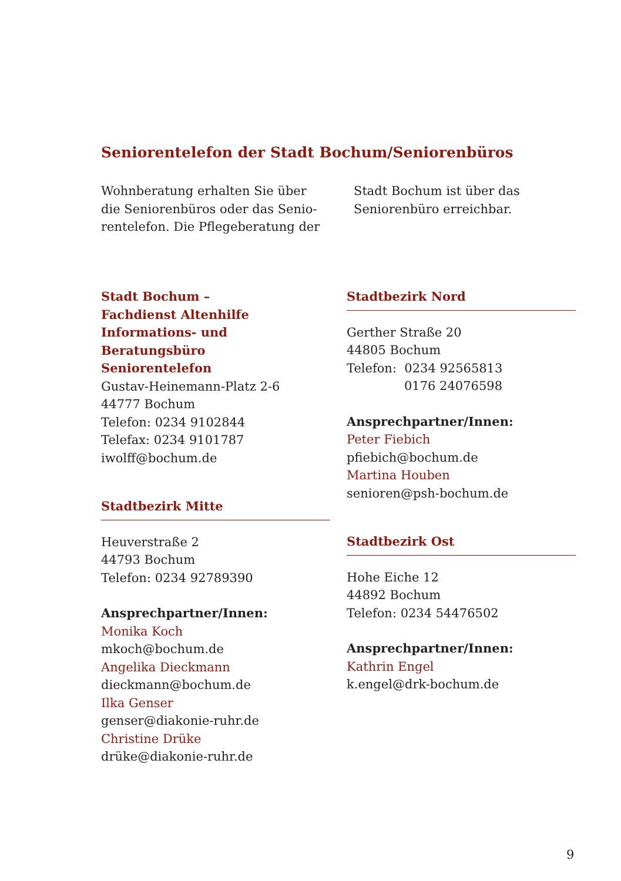Seniorentelefon der Stadt Bochum/Seniorenbüros
Wohnberatung erhalten Sie über die Seniorenbüros oder das Senio­rentelefon. Die Pflegeberatung der
Stadt Bochum ist über das Senioren­büro erreichbar.
Stadt Bochum –
Fachdienst Altenhilfe
Informations- und Beratungsbüro
Seniorentelefon
Gustav-Heinemann-Platz 2-6
44777 Bochum
Telefon: 0234 9102844
Telefax: 0234 9101787
iwolff@bochum.de
Stadtbezirk Mitte
Heuverstraße 2
44793 Bochum
Telefon: 0234 92789390
Ansprechpartner/Innen:
Monika Koch
mkoch@bochum.de
Angelika Dieckmann
dieckmann@bochum.de
Ilka Genser
genser@diakonie-ruhr.de
Christine Drüke
drüke@diakonie-ruhr.de
Stadtbezirk Nord
Gerther Straße 20
44805 Bochum
Telefon: 0234 92565813
0176 24076598
Ansprechpartner/Innen:
Peter Fiebich
pfiebich@bochum.de
Martina Houben
senioren@psh-bochum.de
Stadtbezirk Ost
Hohe Eiche 12
44892 Bochum
Telefon: 0234 54476502
Ansprechpartner/Innen:
Kathrin Engel
k.engel@drk-bochum.de
9